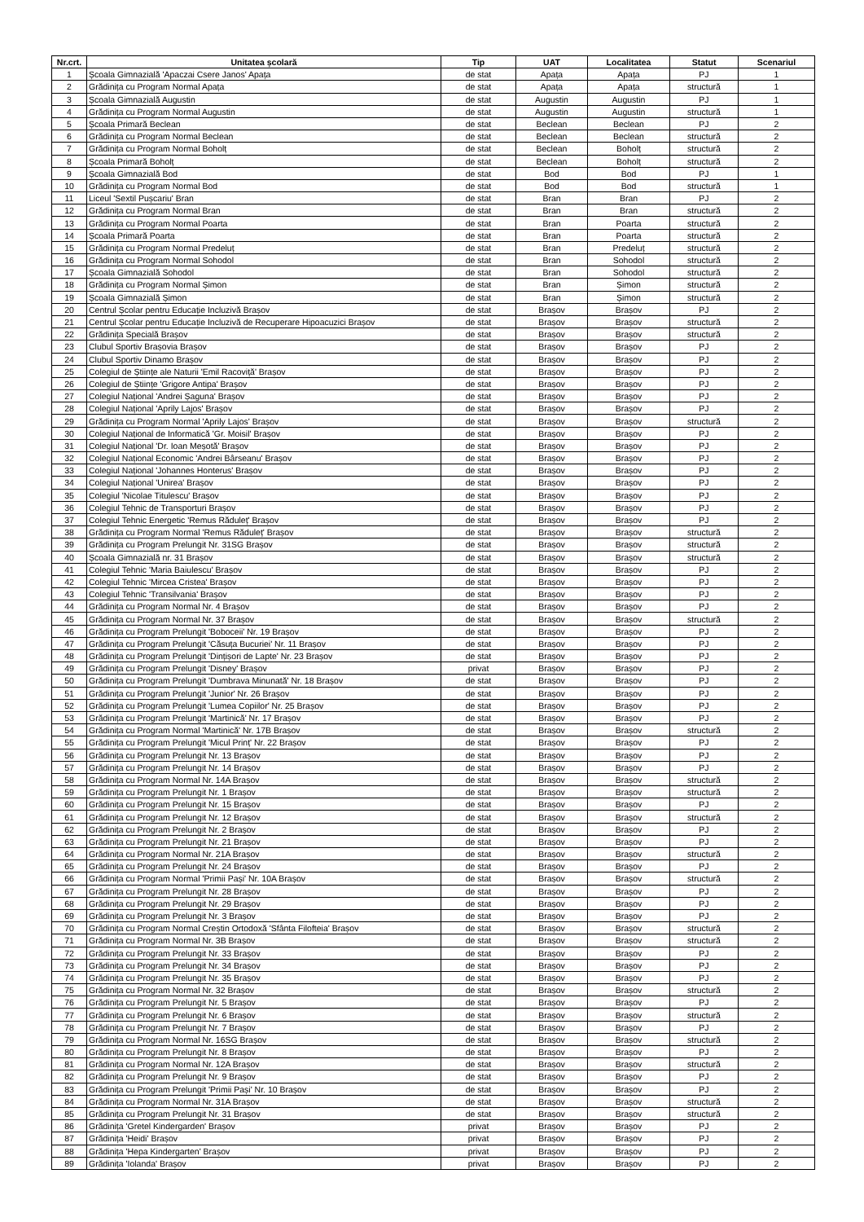| Nr.crt. | Unitatea școlară | Tip | UAT | Localitatea | Statut | Scenariul |
| --- | --- | --- | --- | --- | --- | --- |
| 1 | Școala Gimnazială 'Apaczai Csere Janos' Apața | de stat | Apața | Apața | PJ | 1 |
| 2 | Grădinița cu Program Normal Apața | de stat | Apața | Apața | structură | 1 |
| 3 | Școala Gimnazială Augustin | de stat | Augustin | Augustin | PJ | 1 |
| 4 | Grădinița cu Program Normal Augustin | de stat | Augustin | Augustin | structură | 1 |
| 5 | Școala Primară Beclean | de stat | Beclean | Beclean | PJ | 2 |
| 6 | Grădinița cu Program Normal Beclean | de stat | Beclean | Beclean | structură | 2 |
| 7 | Grădinița cu Program Normal Boholț | de stat | Beclean | Boholț | structură | 2 |
| 8 | Școala Primară Boholț | de stat | Beclean | Boholț | structură | 2 |
| 9 | Școala Gimnazială Bod | de stat | Bod | Bod | PJ | 1 |
| 10 | Grădinița cu Program Normal Bod | de stat | Bod | Bod | structură | 1 |
| 11 | Liceul 'Sextil Pușcariu' Bran | de stat | Bran | Bran | PJ | 2 |
| 12 | Grădinița cu Program Normal Bran | de stat | Bran | Bran | structură | 2 |
| 13 | Grădinița cu Program Normal Poarta | de stat | Bran | Poarta | structură | 2 |
| 14 | Școala Primară Poarta | de stat | Bran | Poarta | structură | 2 |
| 15 | Grădinița cu Program Normal Predeluț | de stat | Bran | Predeluț | structură | 2 |
| 16 | Grădinița cu Program Normal Sohodol | de stat | Bran | Sohodol | structură | 2 |
| 17 | Școala Gimnazială Sohodol | de stat | Bran | Sohodol | structură | 2 |
| 18 | Grădinița cu Program Normal Șimon | de stat | Bran | Șimon | structură | 2 |
| 19 | Școala Gimnazială Șimon | de stat | Bran | Șimon | structură | 2 |
| 20 | Centrul Școlar pentru Educație Incluzivă Brașov | de stat | Brașov | Brașov | PJ | 2 |
| 21 | Centrul Școlar pentru Educație Incluzivă de Recuperare Hipoacuzici Brașov | de stat | Brașov | Brașov | structură | 2 |
| 22 | Grădinița Specială Brașov | de stat | Brașov | Brașov | structură | 2 |
| 23 | Clubul Sportiv Brașovia Brașov | de stat | Brașov | Brașov | PJ | 2 |
| 24 | Clubul Sportiv Dinamo Brașov | de stat | Brașov | Brașov | PJ | 2 |
| 25 | Colegiul de Științe ale Naturii 'Emil Racoviță' Brașov | de stat | Brașov | Brașov | PJ | 2 |
| 26 | Colegiul de Științe 'Grigore Antipa' Brașov | de stat | Brașov | Brașov | PJ | 2 |
| 27 | Colegiul Național 'Andrei Șaguna' Brașov | de stat | Brașov | Brașov | PJ | 2 |
| 28 | Colegiul Național 'Aprily Lajos' Brașov | de stat | Brașov | Brașov | PJ | 2 |
| 29 | Grădinița cu Program Normal 'Aprily Lajos' Brașov | de stat | Brașov | Brașov | structură | 2 |
| 30 | Colegiul Național de Informatică 'Gr. Moisil' Brașov | de stat | Brașov | Brașov | PJ | 2 |
| 31 | Colegiul Național 'Dr. Ioan Meșotă' Brașov | de stat | Brașov | Brașov | PJ | 2 |
| 32 | Colegiul Național Economic 'Andrei Bârseanu' Brașov | de stat | Brașov | Brașov | PJ | 2 |
| 33 | Colegiul Național 'Johannes Honterus' Brașov | de stat | Brașov | Brașov | PJ | 2 |
| 34 | Colegiul Național 'Unirea' Brașov | de stat | Brașov | Brașov | PJ | 2 |
| 35 | Colegiul 'Nicolae Titulescu' Brașov | de stat | Brașov | Brașov | PJ | 2 |
| 36 | Colegiul Tehnic de Transporturi Brașov | de stat | Brașov | Brașov | PJ | 2 |
| 37 | Colegiul Tehnic Energetic 'Remus Răduleț' Brașov | de stat | Brașov | Brașov | PJ | 2 |
| 38 | Grădinița cu Program Normal 'Remus Răduleț' Brașov | de stat | Brașov | Brașov | structură | 2 |
| 39 | Grădinița cu Program Prelungit Nr. 31SG Brașov | de stat | Brașov | Brașov | structură | 2 |
| 40 | Școala Gimnazială nr. 31 Brașov | de stat | Brașov | Brașov | structură | 2 |
| 41 | Colegiul Tehnic 'Maria Baiulescu' Brașov | de stat | Brașov | Brașov | PJ | 2 |
| 42 | Colegiul Tehnic 'Mircea Cristea' Brașov | de stat | Brașov | Brașov | PJ | 2 |
| 43 | Colegiul Tehnic 'Transilvania' Brașov | de stat | Brașov | Brașov | PJ | 2 |
| 44 | Grădinița cu Program Normal Nr. 4 Brașov | de stat | Brașov | Brașov | PJ | 2 |
| 45 | Grădinița cu Program Normal Nr. 37 Brașov | de stat | Brașov | Brașov | structură | 2 |
| 46 | Grădinița cu Program Prelungit 'Boboceii' Nr. 19 Brașov | de stat | Brașov | Brașov | PJ | 2 |
| 47 | Grădinița cu Program Prelungit 'Căsuța Bucuriei' Nr. 11 Brașov | de stat | Brașov | Brașov | PJ | 2 |
| 48 | Grădinița cu Program Prelungit 'Dințișori de Lapte' Nr. 23 Brașov | de stat | Brașov | Brașov | PJ | 2 |
| 49 | Grădinița cu Program Prelungit 'Disney' Brașov | privat | Brașov | Brașov | PJ | 2 |
| 50 | Grădinița cu Program Prelungit 'Dumbrava Minunată' Nr. 18 Brașov | de stat | Brașov | Brașov | PJ | 2 |
| 51 | Grădinița cu Program Prelungit 'Junior' Nr. 26 Brașov | de stat | Brașov | Brașov | PJ | 2 |
| 52 | Grădinița cu Program Prelungit 'Lumea Copiilor' Nr. 25 Brașov | de stat | Brașov | Brașov | PJ | 2 |
| 53 | Grădinița cu Program Prelungit 'Martinică' Nr. 17 Brașov | de stat | Brașov | Brașov | PJ | 2 |
| 54 | Grădinița cu Program Normal 'Martinică' Nr. 17B Brașov | de stat | Brașov | Brașov | structură | 2 |
| 55 | Grădinița cu Program Prelungit 'Micul Prinț' Nr. 22 Brașov | de stat | Brașov | Brașov | PJ | 2 |
| 56 | Grădinița cu Program Prelungit Nr. 13 Brașov | de stat | Brașov | Brașov | PJ | 2 |
| 57 | Grădinița cu Program Prelungit Nr. 14 Brașov | de stat | Brașov | Brașov | PJ | 2 |
| 58 | Grădinița cu Program Normal Nr. 14A Brașov | de stat | Brașov | Brașov | structură | 2 |
| 59 | Grădinița cu Program Prelungit Nr. 1 Brașov | de stat | Brașov | Brașov | structură | 2 |
| 60 | Grădinița cu Program Prelungit Nr. 15 Brașov | de stat | Brașov | Brașov | PJ | 2 |
| 61 | Grădinița cu Program Prelungit Nr. 12 Brașov | de stat | Brașov | Brașov | structură | 2 |
| 62 | Grădinița cu Program Prelungit Nr. 2 Brașov | de stat | Brașov | Brașov | PJ | 2 |
| 63 | Grădinița cu Program Prelungit Nr. 21 Brașov | de stat | Brașov | Brașov | PJ | 2 |
| 64 | Grădinița cu Program Normal Nr. 21A Brașov | de stat | Brașov | Brașov | structură | 2 |
| 65 | Grădinița cu Program Prelungit Nr. 24 Brașov | de stat | Brașov | Brașov | PJ | 2 |
| 66 | Grădinița cu Program Normal 'Primii Pași' Nr. 10A Brașov | de stat | Brașov | Brașov | structură | 2 |
| 67 | Grădinița cu Program Prelungit Nr. 28 Brașov | de stat | Brașov | Brașov | PJ | 2 |
| 68 | Grădinița cu Program Prelungit Nr. 29 Brașov | de stat | Brașov | Brașov | PJ | 2 |
| 69 | Grădinița cu Program Prelungit Nr. 3 Brașov | de stat | Brașov | Brașov | PJ | 2 |
| 70 | Grădinița cu Program Normal Creștin Ortodoxă 'Sfânta Filofteia' Brașov | de stat | Brașov | Brașov | structură | 2 |
| 71 | Grădinița cu Program Normal Nr. 3B Brașov | de stat | Brașov | Brașov | structură | 2 |
| 72 | Grădinița cu Program Prelungit Nr. 33 Brașov | de stat | Brașov | Brașov | PJ | 2 |
| 73 | Grădinița cu Program Prelungit Nr. 34 Brașov | de stat | Brașov | Brașov | PJ | 2 |
| 74 | Grădinița cu Program Prelungit Nr. 35 Brașov | de stat | Brașov | Brașov | PJ | 2 |
| 75 | Grădinița cu Program Normal Nr. 32 Brașov | de stat | Brașov | Brașov | structură | 2 |
| 76 | Grădinița cu Program Prelungit Nr. 5 Brașov | de stat | Brașov | Brașov | PJ | 2 |
| 77 | Grădinița cu Program Prelungit Nr. 6 Brașov | de stat | Brașov | Brașov | structură | 2 |
| 78 | Grădinița cu Program Prelungit Nr. 7 Brașov | de stat | Brașov | Brașov | PJ | 2 |
| 79 | Grădinița cu Program Normal Nr. 16SG Brașov | de stat | Brașov | Brașov | structură | 2 |
| 80 | Grădinița cu Program Prelungit Nr. 8 Brașov | de stat | Brașov | Brașov | PJ | 2 |
| 81 | Grădinița cu Program Normal Nr. 12A Brașov | de stat | Brașov | Brașov | structură | 2 |
| 82 | Grădinița cu Program Prelungit Nr. 9 Brașov | de stat | Brașov | Brașov | PJ | 2 |
| 83 | Grădinița cu Program Prelungit 'Primii Pași' Nr. 10 Brașov | de stat | Brașov | Brașov | PJ | 2 |
| 84 | Grădinița cu Program Normal Nr. 31A Brașov | de stat | Brașov | Brașov | structură | 2 |
| 85 | Grădinița cu Program Prelungit Nr. 31 Brașov | de stat | Brașov | Brașov | structură | 2 |
| 86 | Grădinița 'Gretel Kindergarden' Brașov | privat | Brașov | Brașov | PJ | 2 |
| 87 | Grădinița 'Heidi' Brașov | privat | Brașov | Brașov | PJ | 2 |
| 88 | Grădinița 'Hepa Kindergarten' Brașov | privat | Brașov | Brașov | PJ | 2 |
| 89 | Grădinița 'Iolanda' Brașov | privat | Brașov | Brașov | PJ | 2 |